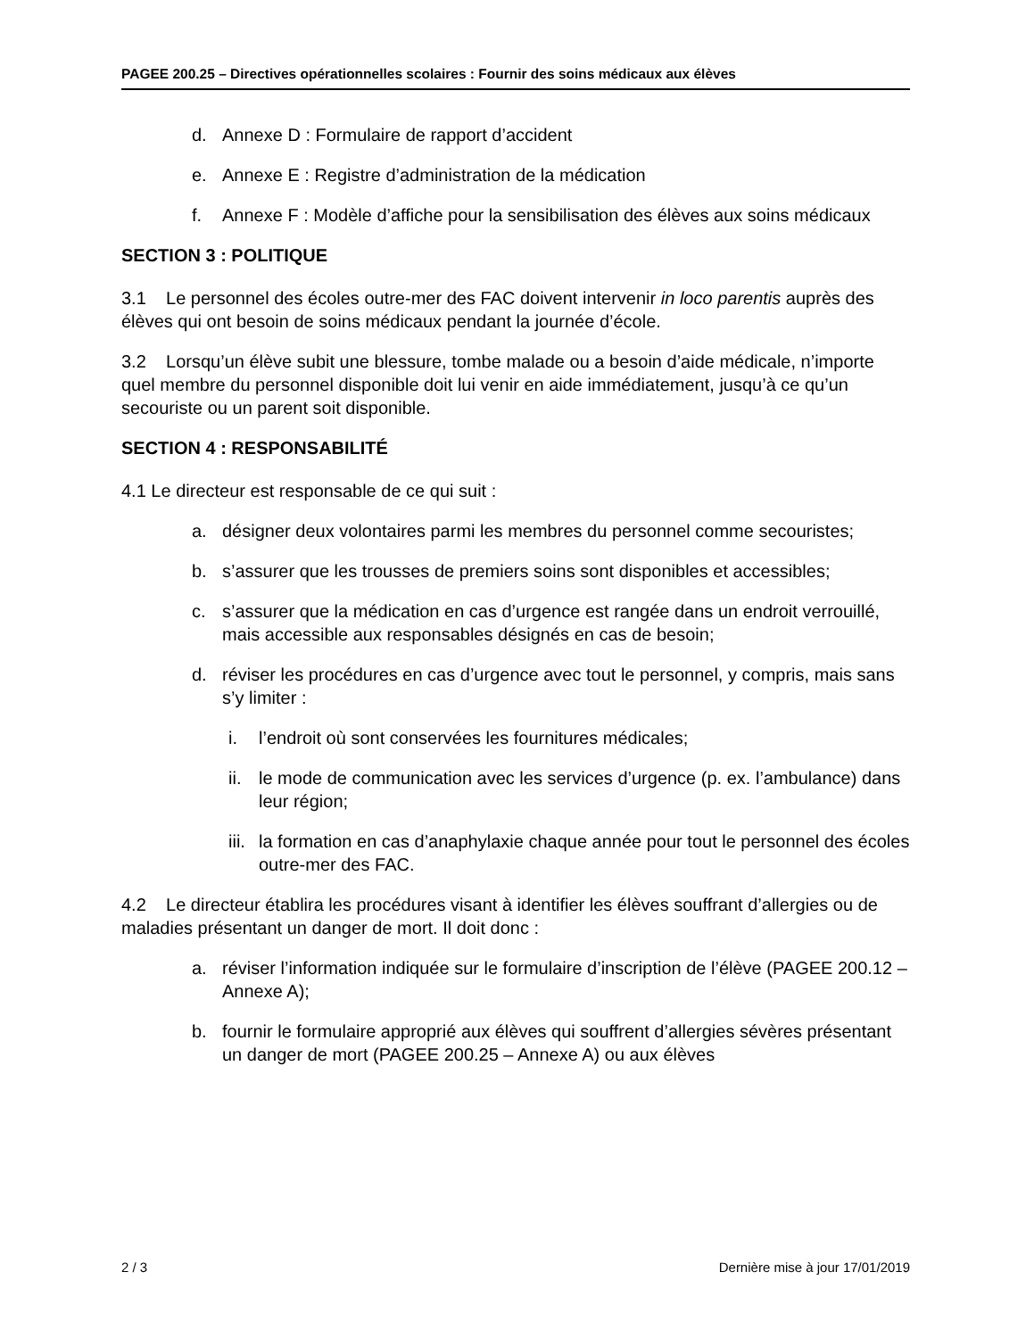PAGEE 200.25 – Directives opérationnelles scolaires : Fournir des soins médicaux aux élèves
d. Annexe D : Formulaire de rapport d’accident
e. Annexe E : Registre d’administration de la médication
f. Annexe F : Modèle d’affiche pour la sensibilisation des élèves aux soins médicaux
SECTION 3 : POLITIQUE
3.1 Le personnel des écoles outre-mer des FAC doivent intervenir in loco parentis auprès des élèves qui ont besoin de soins médicaux pendant la journée d’école.
3.2 Lorsqu’un élève subit une blessure, tombe malade ou a besoin d’aide médicale, n’importe quel membre du personnel disponible doit lui venir en aide immédiatement, jusqu’à ce qu’un secouriste ou un parent soit disponible.
SECTION 4 : RESPONSABILITÉ
4.1 Le directeur est responsable de ce qui suit :
a. désigner deux volontaires parmi les membres du personnel comme secouristes;
b. s’assurer que les trousses de premiers soins sont disponibles et accessibles;
c. s’assurer que la médication en cas d’urgence est rangée dans un endroit verrouillé, mais accessible aux responsables désignés en cas de besoin;
d. réviser les procédures en cas d’urgence avec tout le personnel, y compris, mais sans s’y limiter :
i. l’endroit où sont conservées les fournitures médicales;
ii. le mode de communication avec les services d’urgence (p. ex. l’ambulance) dans leur région;
iii. la formation en cas d’anaphylaxie chaque année pour tout le personnel des écoles outre-mer des FAC.
4.2 Le directeur établira les procédures visant à identifier les élèves souffrant d’allergies ou de maladies présentant un danger de mort. Il doit donc :
a. réviser l’information indiquée sur le formulaire d’inscription de l’élève (PAGEE 200.12 – Annexe A);
b. fournir le formulaire approprié aux élèves qui souffrent d’allergies sévères présentant un danger de mort (PAGEE 200.25 – Annexe A) ou aux élèves
2 / 3 Dernière mise à jour 17/01/2019